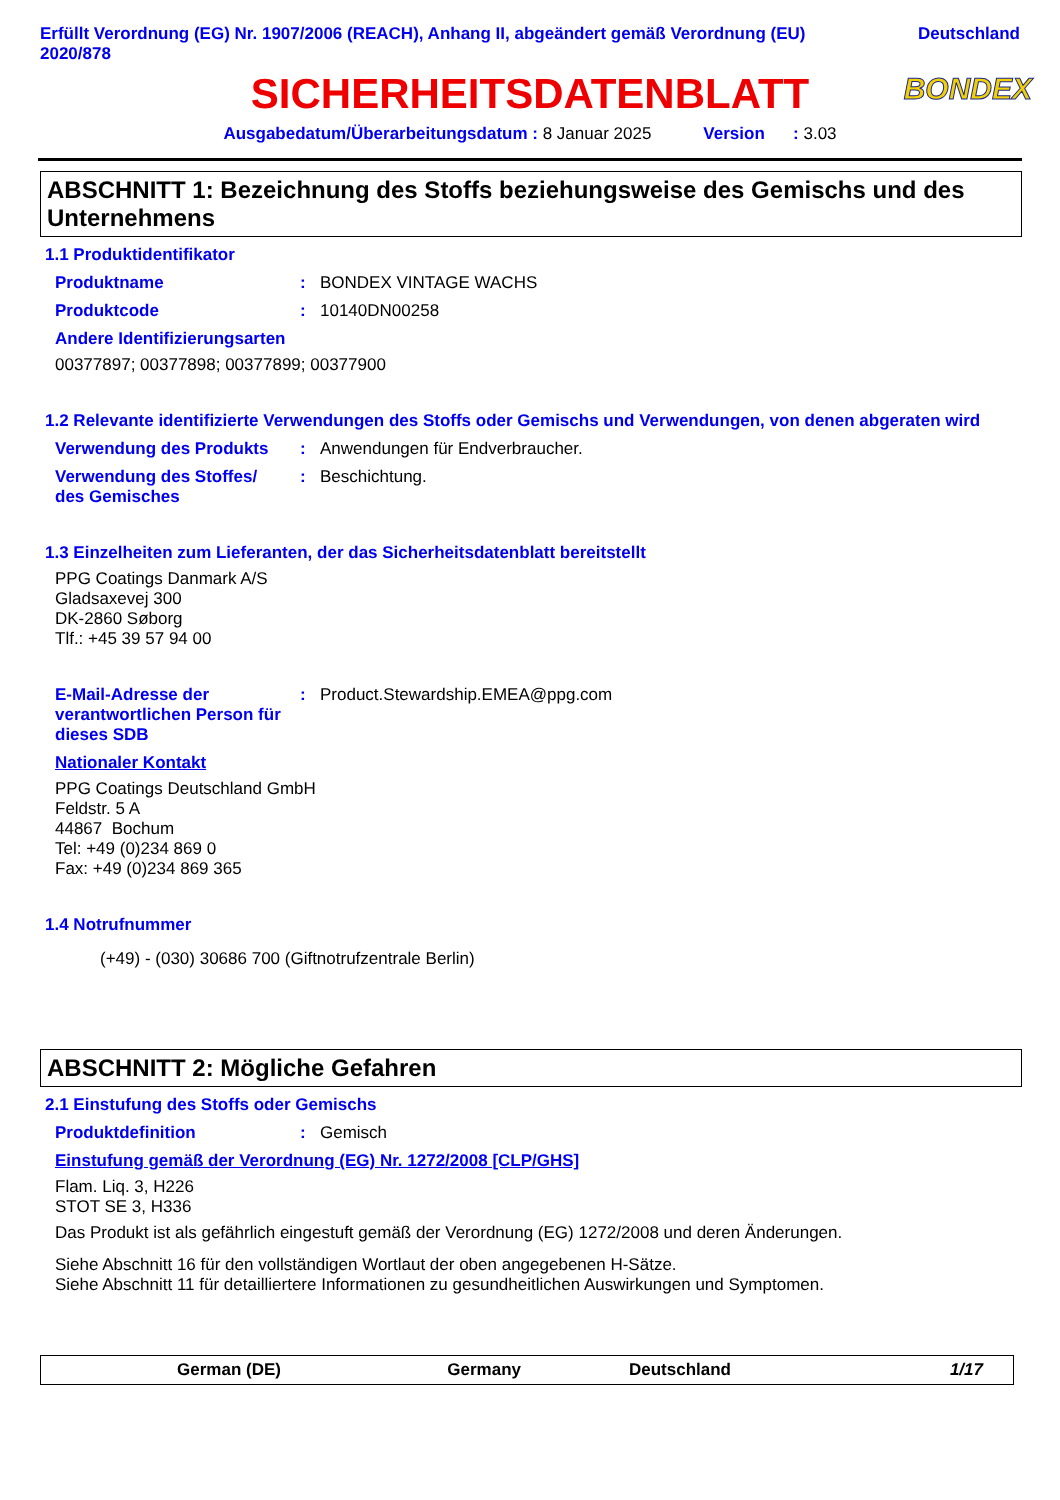Erfüllt Verordnung (EG) Nr. 1907/2006 (REACH), Anhang II, abgeändert gemäß Verordnung (EU)
2020/878
Deutschland
SICHERHEITSDATENBLATT BONDEX
Ausgabedatum/Überarbeitungsdatum : 8 Januar 2025 Version : 3.03
ABSCHNITT 1: Bezeichnung des Stoffs beziehungsweise des Gemischs und des Unternehmens
1.1 Produktidentifikator
Produktname : BONDEX VINTAGE WACHS
Produktcode : 10140DN00258
Andere Identifizierungsarten
00377897; 00377898; 00377899; 00377900
1.2 Relevante identifizierte Verwendungen des Stoffs oder Gemischs und Verwendungen, von denen abgeraten wird
Verwendung des Produkts : Anwendungen für Endverbraucher.
Verwendung des Stoffes/
des Gemisches
: Beschichtung.
1.3 Einzelheiten zum Lieferanten, der das Sicherheitsdatenblatt bereitstellt
PPG Coatings Danmark A/S
Gladsaxevej 300
DK-2860 Søborg
Tlf.: +45 39 57 94 00
E-Mail-Adresse der verantwortlichen Person für dieses SDB
: Product.Stewardship.EMEA@ppg.com
Nationaler Kontakt
PPG Coatings Deutschland GmbH
Feldstr. 5 A
44867 Bochum
Tel: +49 (0)234 869 0
Fax: +49 (0)234 869 365
1.4 Notrufnummer
(+49) - (030) 30686 700 (Giftnotrufzentrale Berlin)
ABSCHNITT 2: Mögliche Gefahren
2.1 Einstufung des Stoffs oder Gemischs
Produktdefinition : Gemisch
Einstufung gemäß der Verordnung (EG) Nr. 1272/2008 [CLP/GHS]
Flam. Liq. 3, H226
STOT SE 3, H336
Das Produkt ist als gefährlich eingestuft gemäß der Verordnung (EG) 1272/2008 und deren Änderungen.
Siehe Abschnitt 16 für den vollständigen Wortlaut der oben angegebenen H-Sätze.
Siehe Abschnitt 11 für detailliertere Informationen zu gesundheitlichen Auswirkungen und Symptomen.
German (DE) Germany Deutschland 1/17